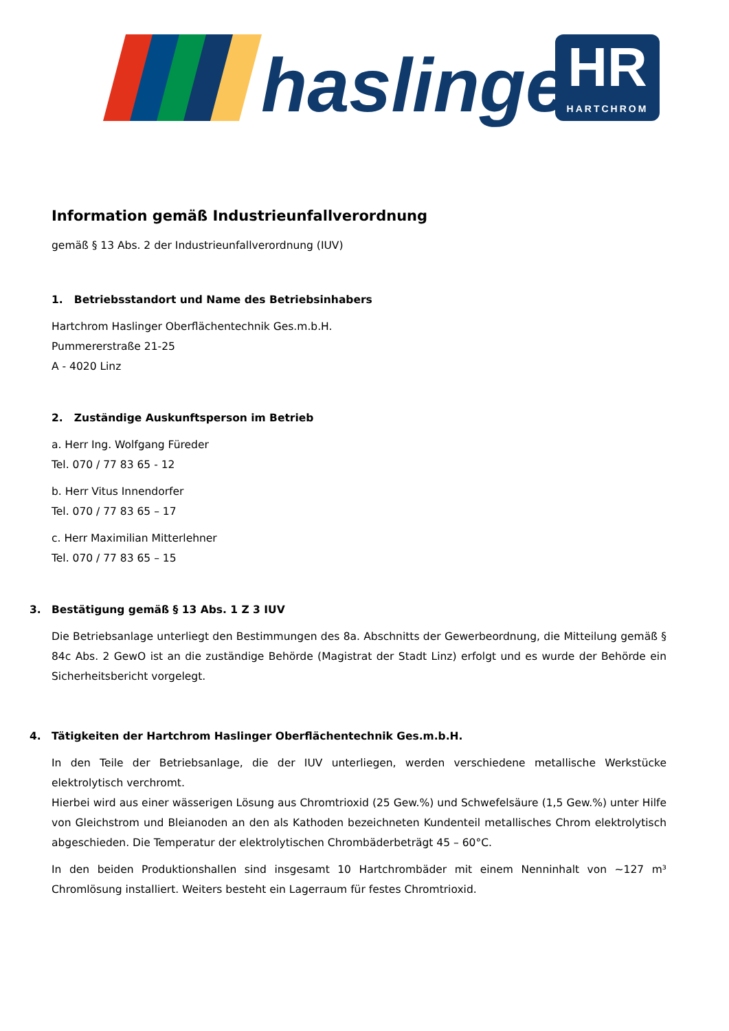haslinger
HR
HARTCHROM
Information gemäß Industrieunfallverordnung
gemäß § 13 Abs. 2 der Industrieunfallverordnung (IUV)
1. Betriebsstandort und Name des Betriebsinhabers
Hartchrom Haslinger Oberflächentechnik Ges.m.b.H.
Pummererstraße 21-25
A - 4020 Linz
2. Zuständige Auskunftsperson im Betrieb
a. Herr Ing. Wolfgang Füreder
Tel. 070 / 77 83 65 - 12
b. Herr Vitus Innendorfer
Tel. 070 / 77 83 65 – 17
c. Herr Maximilian Mitterlehner
Tel. 070 / 77 83 65 – 15
3. Bestätigung gemäß § 13 Abs. 1 Z 3 IUV
Die Betriebsanlage unterliegt den Bestimmungen des 8a. Abschnitts der Gewerbeordnung, die Mitteilung gemäß § 84c Abs. 2 GewO ist an die zuständige Behörde (Magistrat der Stadt Linz) erfolgt und es wurde der Behörde ein Sicherheitsbericht vorgelegt.
4. Tätigkeiten der Hartchrom Haslinger Oberflächentechnik Ges.m.b.H.
In den Teile der Betriebsanlage, die der IUV unterliegen, werden verschiedene metallische Werkstücke elektrolytisch verchromt.
Hierbei wird aus einer wässerigen Lösung aus Chromtrioxid (25 Gew.%) und Schwefelsäure (1,5 Gew.%) unter Hilfe von Gleichstrom und Bleianoden an den als Kathoden bezeichneten Kundenteil metallisches Chrom elektrolytisch abgeschieden. Die Temperatur der elektrolytischen Chrombäderbeträgt 45 – 60°C.
In den beiden Produktionshallen sind insgesamt 10 Hartchrombäder mit einem Nenninhalt von ~127 m³ Chromlösung installiert. Weiters besteht ein Lagerraum für festes Chromtrioxid.